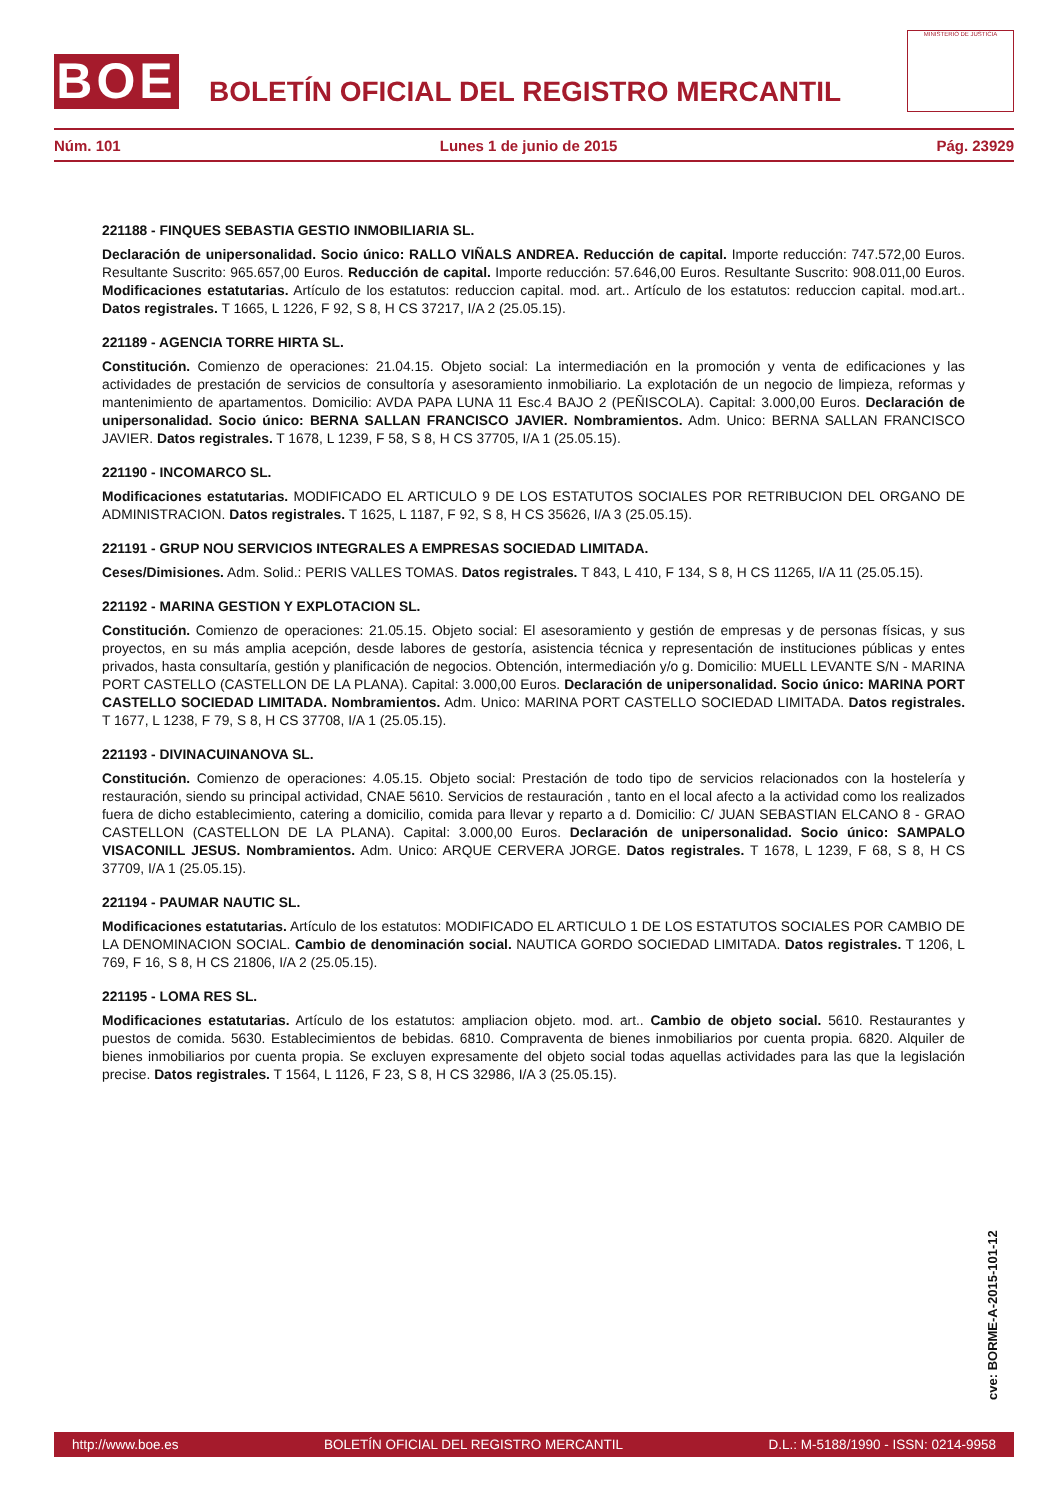BOE
BOLETÍN OFICIAL DEL REGISTRO MERCANTIL
MINISTERIO DE JUSTICIA
Núm. 101 Lunes 1 de junio de 2015 Pág. 23929
221188 - FINQUES SEBASTIA GESTIO INMOBILIARIA SL.
Declaración de unipersonalidad. Socio único: RALLO VIÑALS ANDREA. Reducción de capital. Importe reducción: 747.572,00 Euros. Resultante Suscrito: 965.657,00 Euros. Reducción de capital. Importe reducción: 57.646,00 Euros. Resultante Suscrito: 908.011,00 Euros. Modificaciones estatutarias. Artículo de los estatutos: reduccion capital. mod. art.. Artículo de los estatutos: reduccion capital. mod.art.. Datos registrales. T 1665, L 1226, F 92, S 8, H CS 37217, I/A 2 (25.05.15).
221189 - AGENCIA TORRE HIRTA SL.
Constitución. Comienzo de operaciones: 21.04.15. Objeto social: La intermediación en la promoción y venta de edificaciones y las actividades de prestación de servicios de consultoría y asesoramiento inmobiliario. La explotación de un negocio de limpieza, reformas y mantenimiento de apartamentos. Domicilio: AVDA PAPA LUNA 11 Esc.4 BAJO 2 (PEÑISCOLA). Capital: 3.000,00 Euros. Declaración de unipersonalidad. Socio único: BERNA SALLAN FRANCISCO JAVIER. Nombramientos. Adm. Unico: BERNA SALLAN FRANCISCO JAVIER. Datos registrales. T 1678, L 1239, F 58, S 8, H CS 37705, I/A 1 (25.05.15).
221190 - INCOMARCO SL.
Modificaciones estatutarias. MODIFICADO EL ARTICULO 9 DE LOS ESTATUTOS SOCIALES POR RETRIBUCION DEL ORGANO DE ADMINISTRACION. Datos registrales. T 1625, L 1187, F 92, S 8, H CS 35626, I/A 3 (25.05.15).
221191 - GRUP NOU SERVICIOS INTEGRALES A EMPRESAS SOCIEDAD LIMITADA.
Ceses/Dimisiones. Adm. Solid.: PERIS VALLES TOMAS. Datos registrales. T 843, L 410, F 134, S 8, H CS 11265, I/A 11 (25.05.15).
221192 - MARINA GESTION Y EXPLOTACION SL.
Constitución. Comienzo de operaciones: 21.05.15. Objeto social: El asesoramiento y gestión de empresas y de personas físicas, y sus proyectos, en su más amplia acepción, desde labores de gestoría, asistencia técnica y representación de instituciones públicas y entes privados, hasta consultaría, gestión y planificación de negocios. Obtención, intermediación y/o g. Domicilio: MUELL LEVANTE S/N - MARINA PORT CASTELLO (CASTELLON DE LA PLANA). Capital: 3.000,00 Euros. Declaración de unipersonalidad. Socio único: MARINA PORT CASTELLO SOCIEDAD LIMITADA. Nombramientos. Adm. Unico: MARINA PORT CASTELLO SOCIEDAD LIMITADA. Datos registrales. T 1677, L 1238, F 79, S 8, H CS 37708, I/A 1 (25.05.15).
221193 - DIVINACUINANOVA SL.
Constitución. Comienzo de operaciones: 4.05.15. Objeto social: Prestación de todo tipo de servicios relacionados con la hostelería y restauración, siendo su principal actividad, CNAE 5610. Servicios de restauración , tanto en el local afecto a la actividad como los realizados fuera de dicho establecimiento, catering a domicilio, comida para llevar y reparto a d. Domicilio: C/ JUAN SEBASTIAN ELCANO 8 - GRAO CASTELLON (CASTELLON DE LA PLANA). Capital: 3.000,00 Euros. Declaración de unipersonalidad. Socio único: SAMPALO VISACONILL JESUS. Nombramientos. Adm. Unico: ARQUE CERVERA JORGE. Datos registrales. T 1678, L 1239, F 68, S 8, H CS 37709, I/A 1 (25.05.15).
221194 - PAUMAR NAUTIC SL.
Modificaciones estatutarias. Artículo de los estatutos: MODIFICADO EL ARTICULO 1 DE LOS ESTATUTOS SOCIALES POR CAMBIO DE LA DENOMINACION SOCIAL. Cambio de denominación social. NAUTICA GORDO SOCIEDAD LIMITADA. Datos registrales. T 1206, L 769, F 16, S 8, H CS 21806, I/A 2 (25.05.15).
221195 - LOMA RES SL.
Modificaciones estatutarias. Artículo de los estatutos: ampliacion objeto. mod. art.. Cambio de objeto social. 5610. Restaurantes y puestos de comida. 5630. Establecimientos de bebidas. 6810. Compraventa de bienes inmobiliarios por cuenta propia. 6820. Alquiler de bienes inmobiliarios por cuenta propia. Se excluyen expresamente del objeto social todas aquellas actividades para las que la legislación precise. Datos registrales. T 1564, L 1126, F 23, S 8, H CS 32986, I/A 3 (25.05.15).
cve: BORME-A-2015-101-12
http://www.boe.es BOLETÍN OFICIAL DEL REGISTRO MERCANTIL D.L.: M-5188/1990 - ISSN: 0214-9958